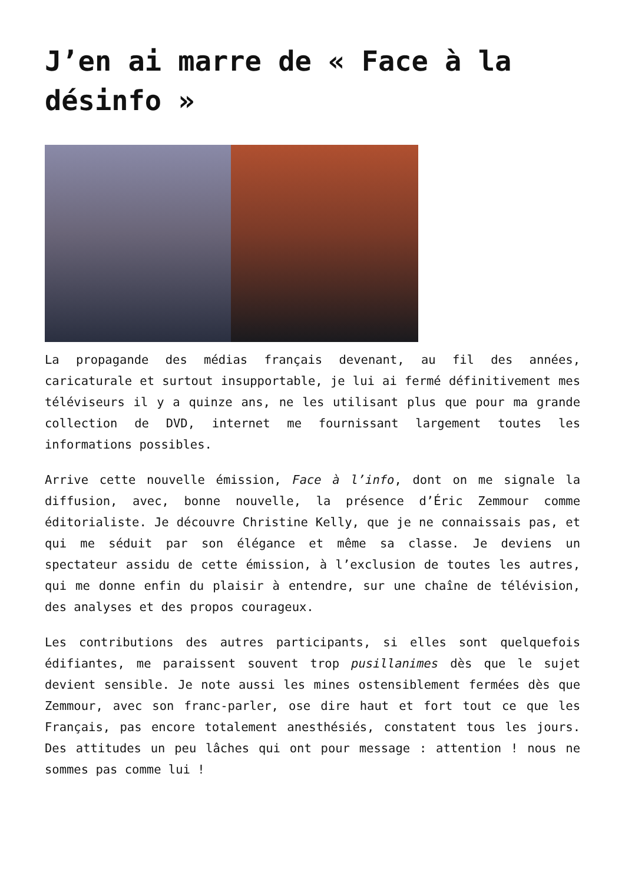J’en ai marre de « Face à la désinfo »
La propagande des médias français devenant, au fil des années, caricaturale et surtout insupportable, je lui ai fermé définitivement mes téléviseurs il y a quinze ans, ne les utilisant plus que pour ma grande collection de DVD, internet me fournissant largement toutes les informations possibles.
Arrive cette nouvelle émission, Face à l’info, dont on me signale la diffusion, avec, bonne nouvelle, la présence d’Éric Zemmour comme éditorialiste. Je découvre Christine Kelly, que je ne connaissais pas, et qui me séduit par son élégance et même sa classe. Je deviens un spectateur assidu de cette émission, à l’exclusion de toutes les autres, qui me donne enfin du plaisir à entendre, sur une chaîne de télévision, des analyses et des propos courageux.
Les contributions des autres participants, si elles sont quelquefois édifiantes, me paraissent souvent trop pusillanimes dès que le sujet devient sensible. Je note aussi les mines ostensiblement fermées dès que Zemmour, avec son franc-parler, ose dire haut et fort tout ce que les Français, pas encore totalement anesthésiés, constatent tous les jours. Des attitudes un peu lâches qui ont pour message : attention ! nous ne sommes pas comme lui !